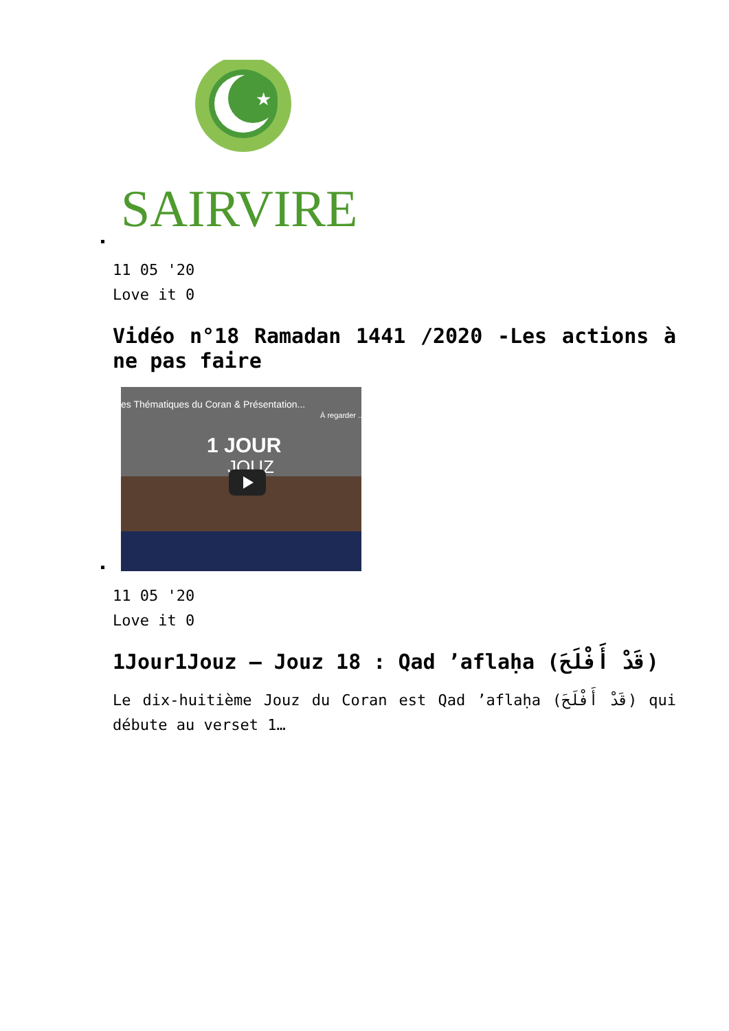★
SAIRVIRE
11 05 '20
Love it 0
Vidéo n°18 Ramadan 1441 /2020 -Les actions à ne pas faire
es Thématiques du Coran & Présentation...
À regarder ...
1 JOUR
JOUZ
11 05 '20
Love it 0
1Jour1Jouz – Jouz 18 : Qad ’aflaḥa (قَدْ أَفْلَحَ)
Le dix-huitième Jouz du Coran est Qad ’aflaḥa (قَدْ أَفْلَحَ) qui débute au verset 1…